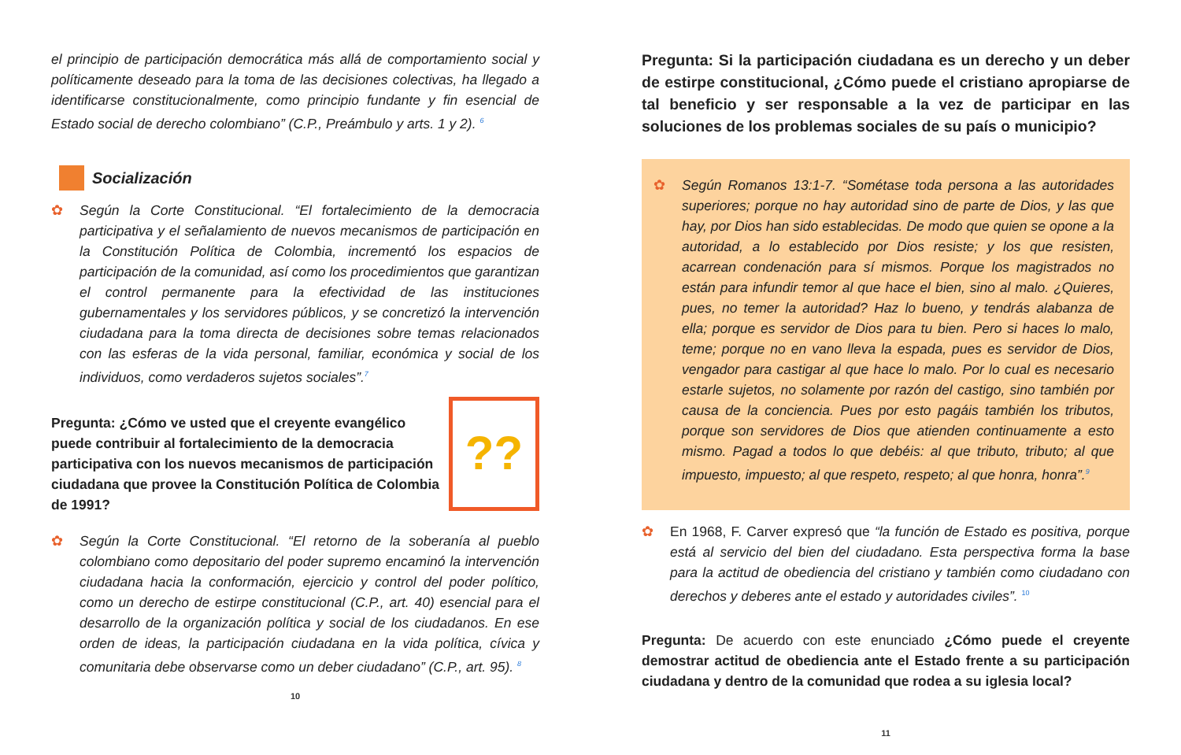el principio de participación democrática más allá de comportamiento social y políticamente deseado para la toma de las decisiones colectivas, ha llegado a identificarse constitucionalmente, como principio fundante y fin esencial de Estado social de derecho colombiano” (C.P., Preámbulo y arts. 1 y 2). <sup>6</sup>
Socialización
✿ Según la Corte Constitucional. “El fortalecimiento de la democracia participativa y el señalamiento de nuevos mecanismos de participación en la Constitución Política de Colombia, incrementó los espacios de participación de la comunidad, así como los procedimientos que garantizan el control permanente para la efectividad de las instituciones gubernamentales y los servidores públicos, y se concretizó la intervención ciudadana para la toma directa de decisiones sobre temas relacionados con las esferas de la vida personal, familiar, económica y social de los individuos, como verdaderos sujetos sociales”.<sup>7</sup>
??
Pregunta: ¿Cómo ve usted que el creyente evangélico puede contribuir al fortalecimiento de la democracia participativa con los nuevos mecanismos de participación ciudadana que provee la Constitución Política de Colombia de 1991?
✿ Según la Corte Constitucional. “El retorno de la soberanía al pueblo colombiano como depositario del poder supremo encaminó la intervención ciudadana hacia la conformación, ejercicio y control del poder político, como un derecho de estirpe constitucional (C.P., art. 40) esencial para el desarrollo de la organización política y social de los ciudadanos. En ese orden de ideas, la participación ciudadana en la vida política, cívica y comunitaria debe observarse como un deber ciudadano” (C.P., art. 95). <sup>8</sup>
10
Pregunta: Si la participación ciudadana es un derecho y un deber de estirpe constitucional, ¿Cómo puede el cristiano apropiarse de tal beneficio y ser responsable a la vez de participar en las soluciones de los problemas sociales de su país o municipio?
✿ Según Romanos 13:1-7. “Sométase toda persona a las autoridades superiores; porque no hay autoridad sino de parte de Dios, y las que hay, por Dios han sido establecidas. De modo que quien se opone a la autoridad, a lo establecido por Dios resiste; y los que resisten, acarrean condenación para sí mismos. Porque los magistrados no están para infundir temor al que hace el bien, sino al malo. ¿Quieres, pues, no temer la autoridad? Haz lo bueno, y tendrás alabanza de ella; porque es servidor de Dios para tu bien. Pero si haces lo malo, teme; porque no en vano lleva la espada, pues es servidor de Dios, vengador para castigar al que hace lo malo. Por lo cual es necesario estarle sujetos, no solamente por razón del castigo, sino también por causa de la conciencia. Pues por esto pagáis también los tributos, porque son servidores de Dios que atienden continuamente a esto mismo. Pagad a todos lo que debéis: al que tributo, tributo; al que impuesto, impuesto; al que respeto, respeto; al que honra, honra”.<sup>9</sup>
✿ En 1968, F. Carver expresó que “la función de Estado es positiva, porque está al servicio del bien del ciudadano. Esta perspectiva forma la base para la actitud de obediencia del cristiano y también como ciudadano con derechos y deberes ante el estado y autoridades civiles”. <sup>10</sup>
Pregunta: De acuerdo con este enunciado ¿Cómo puede el creyente demostrar actitud de obediencia ante el Estado frente a su participación ciudadana y dentro de la comunidad que rodea a su iglesia local?
11